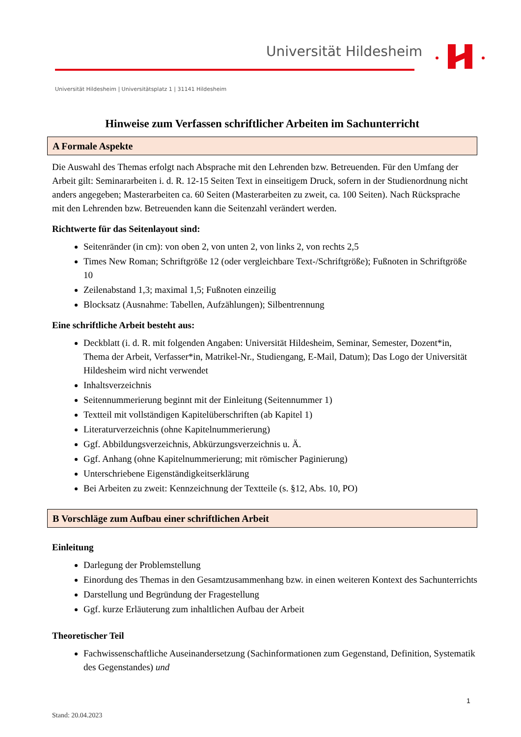Universität Hildesheim
Universität Hildesheim | Universitätsplatz 1 | 31141 Hildesheim
Hinweise zum Verfassen schriftlicher Arbeiten im Sachunterricht
A Formale Aspekte
Die Auswahl des Themas erfolgt nach Absprache mit den Lehrenden bzw. Betreuenden. Für den Umfang der Arbeit gilt: Seminararbeiten i. d. R. 12-15 Seiten Text in einseitigem Druck, sofern in der Studienordnung nicht anders angegeben; Masterarbeiten ca. 60 Seiten (Masterarbeiten zu zweit, ca. 100 Seiten). Nach Rücksprache mit den Lehrenden bzw. Betreuenden kann die Seitenzahl verändert werden.
Richtwerte für das Seitenlayout sind:
Seitenränder (in cm): von oben 2, von unten 2, von links 2, von rechts 2,5
Times New Roman; Schriftgröße 12 (oder vergleichbare Text-/Schriftgröße); Fußnoten in Schriftgröße 10
Zeilenabstand 1,3; maximal 1,5; Fußnoten einzeilig
Blocksatz (Ausnahme: Tabellen, Aufzählungen); Silbentrennung
Eine schriftliche Arbeit besteht aus:
Deckblatt (i. d. R. mit folgenden Angaben: Universität Hildesheim, Seminar, Semester, Dozent*in, Thema der Arbeit, Verfasser*in, Matrikel-Nr., Studiengang, E-Mail, Datum); Das Logo der Universität Hildesheim wird nicht verwendet
Inhaltsverzeichnis
Seitennummerierung beginnt mit der Einleitung (Seitennummer 1)
Textteil mit vollständigen Kapitelüberschriften (ab Kapitel 1)
Literaturverzeichnis (ohne Kapitelnummerierung)
Ggf. Abbildungsverzeichnis, Abkürzungsverzeichnis u. Ä.
Ggf. Anhang (ohne Kapitelnummerierung; mit römischer Paginierung)
Unterschriebene Eigenständigkeitserklärung
Bei Arbeiten zu zweit: Kennzeichnung der Textteile (s. §12, Abs. 10, PO)
B Vorschläge zum Aufbau einer schriftlichen Arbeit
Einleitung
Darlegung der Problemstellung
Einordung des Themas in den Gesamtzusammenhang bzw. in einen weiteren Kontext des Sachunterrichts
Darstellung und Begründung der Fragestellung
Ggf. kurze Erläuterung zum inhaltlichen Aufbau der Arbeit
Theoretischer Teil
Fachwissenschaftliche Auseinandersetzung (Sachinformationen zum Gegenstand, Definition, Systematik des Gegenstandes) und
1
Stand: 20.04.2023